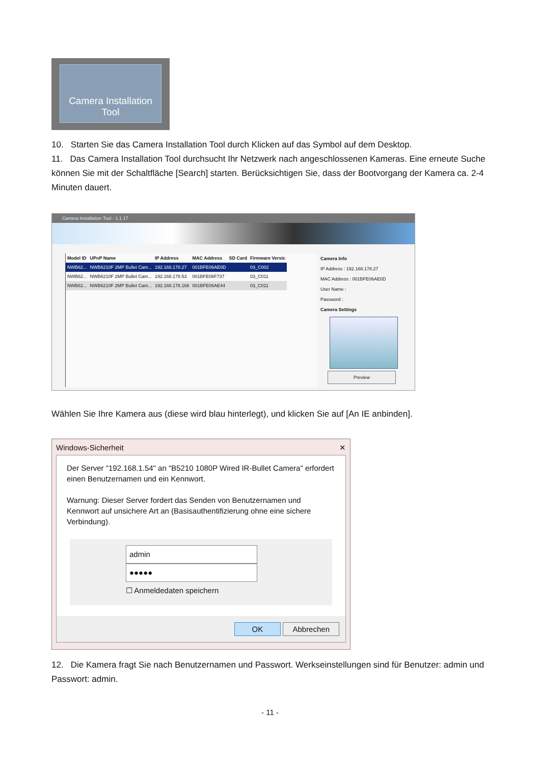Camera Installation
Tool
10. Starten Sie das Camera Installation Tool durch Klicken auf das Symbol auf dem Desktop.
11. Das Camera Installation Tool durchsucht Ihr Netzwerk nach angeschlossenen Kameras. Eine erneute Suche können Sie mit der Schaltfläche [Search] starten. Berücksichtigen Sie, dass der Bootvorgang der Kamera ca. 2-4 Minuten dauert.
Camera Installation Tool - 1.1.17
| Model ID | UPnP Name | IP Address | MAC Address | SD Card | Firmware Versic |
| --- | --- | --- | --- | --- | --- |
| NWB62... | NWB6210F 2MP Bullet Cam... | 192.168.178.27 | 001BFE06AE0D | | 03_C002 |
| NWB62... | NWB6210F 2MP Bullet Cam... | 192.168.178.53 | 001BFE06F737 | | 03_C011 |
| NWB62... | NWB6210F 2MP Bullet Cam... | 192.168.178.166 | 001BFE06AE44 | | 03_C011 |
Camera Info
IP Address : 192.168.178.27
MAC Address : 001BFE06AE0D
User Name :
Password :
Camera Settings
Preview
Wählen Sie Ihre Kamera aus (diese wird blau hinterlegt), und klicken Sie auf [An IE anbinden].
Windows-Sicherheit ✕
Der Server "192.168.1.54" an "B5210 1080P Wired IR-Bullet Camera" erfordert einen Benutzernamen und ein Kennwort.
Warnung: Dieser Server fordert das Senden von Benutzernamen und Kennwort auf unsichere Art an (Basisauthentifizierung ohne eine sichere Verbindung).
admin
●●●●●
☐ Anmeldedaten speichern
OK Abbrechen
12. Die Kamera fragt Sie nach Benutzernamen und Passwort. Werkseinstellungen sind für Benutzer: admin und Passwort: admin.
- 11 -